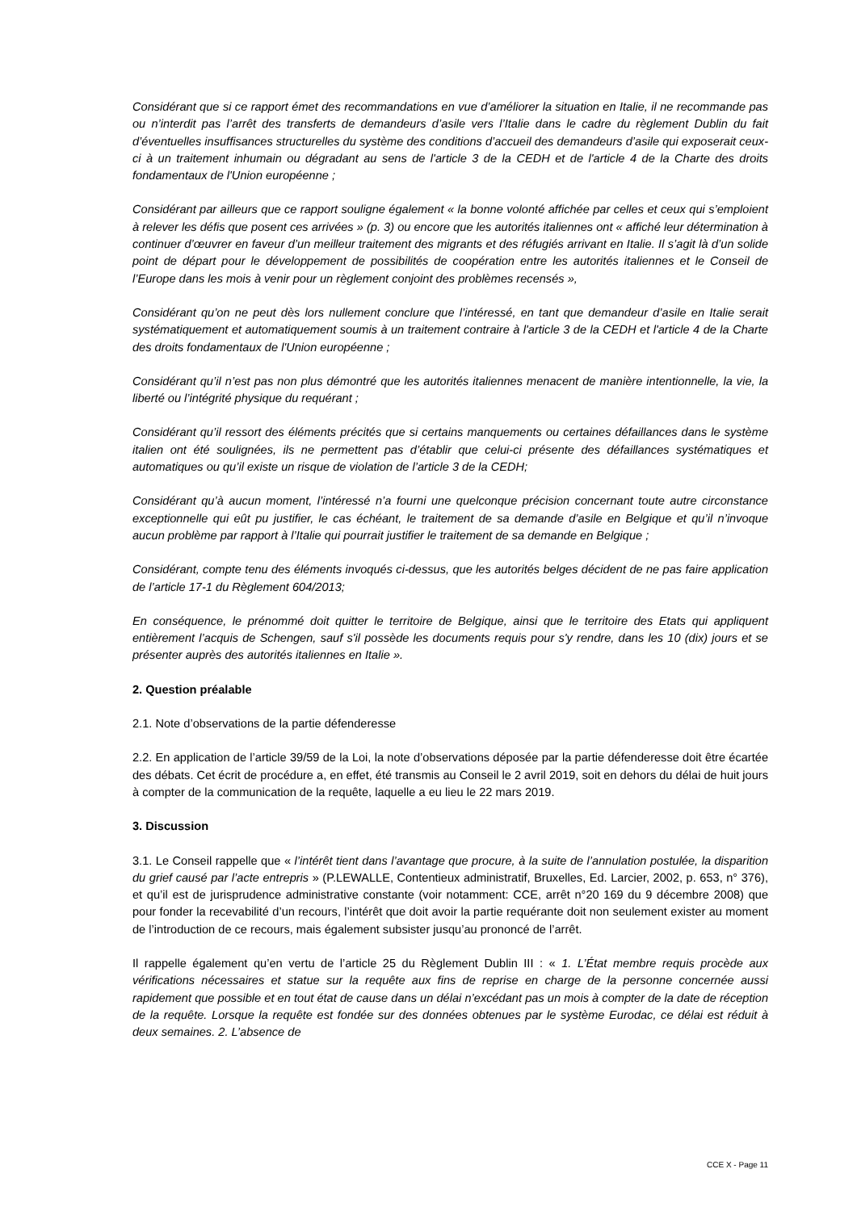Considérant que si ce rapport émet des recommandations en vue d’améliorer la situation en Italie, il ne recommande pas ou n’interdit pas l’arrêt des transferts de demandeurs d’asile vers l’Italie dans le cadre du règlement Dublin du fait d’éventuelles insuffisances structurelles du système des conditions d’accueil des demandeurs d’asile qui exposerait ceux-ci à un traitement inhumain ou dégradant au sens de l'article 3 de la CEDH et de l'article 4 de la Charte des droits fondamentaux de l'Union européenne ;
Considérant par ailleurs que ce rapport souligne également « la bonne volonté affichée par celles et ceux qui s’emploient à relever les défis que posent ces arrivées » (p. 3) ou encore que les autorités italiennes ont « affiché leur détermination à continuer d’œuvrer en faveur d’un meilleur traitement des migrants et des réfugiés arrivant en Italie. Il s’agit là d’un solide point de départ pour le développement de possibilités de coopération entre les autorités italiennes et le Conseil de l’Europe dans les mois à venir pour un règlement conjoint des problèmes recensés »,
Considérant qu’on ne peut dès lors nullement conclure que l’intéressé, en tant que demandeur d’asile en Italie serait systématiquement et automatiquement soumis à un traitement contraire à l'article 3 de la CEDH et l'article 4 de la Charte des droits fondamentaux de l'Union européenne ;
Considérant qu’il n’est pas non plus démontré que les autorités italiennes menacent de manière intentionnelle, la vie, la liberté ou l’intégrité physique du requérant ;
Considérant qu’il ressort des éléments précités que si certains manquements ou certaines défaillances dans le système italien ont été soulignées, ils ne permettent pas d’établir que celui-ci présente des défaillances systématiques et automatiques ou qu’il existe un risque de violation de l’article 3 de la CEDH;
Considérant qu’à aucun moment, l’intéressé n’a fourni une quelconque précision concernant toute autre circonstance exceptionnelle qui eût pu justifier, le cas échéant, le traitement de sa demande d’asile en Belgique et qu’il n’invoque aucun problème par rapport à l’Italie qui pourrait justifier le traitement de sa demande en Belgique ;
Considérant, compte tenu des éléments invoqués ci-dessus, que les autorités belges décident de ne pas faire application de l’article 17-1 du Règlement 604/2013;
En conséquence, le prénommé doit quitter le territoire de Belgique, ainsi que le territoire des Etats qui appliquent entièrement l’acquis de Schengen, sauf s'il possède les documents requis pour s'y rendre, dans les 10 (dix) jours et se présenter auprès des autorités italiennes en Italie ».
2. Question préalable
2.1. Note d’observations de la partie défenderesse
2.2. En application de l’article 39/59 de la Loi, la note d’observations déposée par la partie défenderesse doit être écartée des débats. Cet écrit de procédure a, en effet, été transmis au Conseil le 2 avril 2019, soit en dehors du délai de huit jours à compter de la communication de la requête, laquelle a eu lieu le 22 mars 2019.
3. Discussion
3.1. Le Conseil rappelle que « l’intérêt tient dans l’avantage que procure, à la suite de l’annulation postulée, la disparition du grief causé par l’acte entrepris » (P.LEWALLE, Contentieux administratif, Bruxelles, Ed. Larcier, 2002, p. 653, n° 376), et qu’il est de jurisprudence administrative constante (voir notamment: CCE, arrêt n°20 169 du 9 décembre 2008) que pour fonder la recevabilité d’un recours, l’intérêt que doit avoir la partie requérante doit non seulement exister au moment de l’introduction de ce recours, mais également subsister jusqu’au prononcé de l’arrêt.
Il rappelle également qu’en vertu de l’article 25 du Règlement Dublin III : « 1. L’État membre requis procède aux vérifications nécessaires et statue sur la requête aux fins de reprise en charge de la personne concernée aussi rapidement que possible et en tout état de cause dans un délai n’excédant pas un mois à compter de la date de réception de la requête. Lorsque la requête est fondée sur des données obtenues par le système Eurodac, ce délai est réduit à deux semaines. 2. L’absence de
CCE X - Page 11